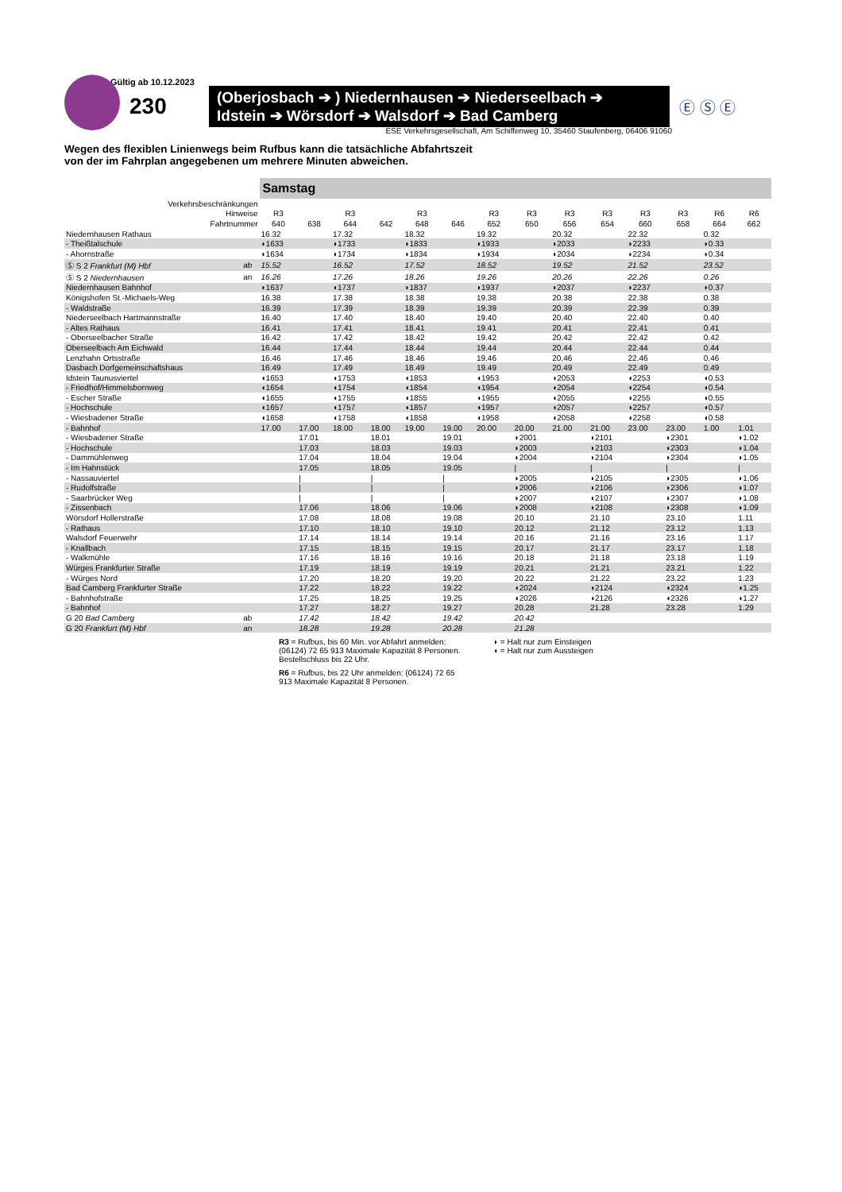Gültig ab 10.12.2023
230
(Oberjosbach ➔ ) Niedernhausen ➔ Niederseelbach ➔
Idstein ➔ Wörsdorf ➔ Walsdorf ➔ Bad Camberg
Ⓔ Ⓢ Ⓔ
ESE Verkehrsgesellschaft, Am Schiffenweg 10, 35460 Staufenberg, 06406 91060
Wegen des flexiblen Linienwegs beim Rufbus kann die tatsächliche Abfahrtszeit
von der im Fahrplan angegebenen um mehrere Minuten abweichen.
| | | Samstag | | | | | | | | | | | | | |
| --- | --- | --- | --- | --- | --- | --- | --- | --- | --- | --- | --- | --- | --- | --- | --- |
| Verkehrsbeschränkungen | | | | | | | | | | | | | | | |
| Hinweise | | R3 | | R3 | | R3 | | R3 | R3 | R3 | R3 | R3 | R3 | R6 | R6 |
| Fahrtnummer | | 640 | 638 | 644 | 642 | 648 | 646 | 652 | 650 | 656 | 654 | 660 | 658 | 664 | 662 |
| Niedernhausen Rathaus | | 16.32 | | 17.32 | | 18.32 | | 19.32 | | 20.32 | | 22.32 | | 0.32 | |
| - Theißtalschule | | ◗1633 | | ◗1733 | | ◗1833 | | ◗1933 | | ◗2033 | | ◗2233 | | ◗0.33 | |
| - Ahornstraße | | ◗1634 | | ◗1734 | | ◗1834 | | ◗1934 | | ◗2034 | | ◗2234 | | ◗0.34 | |
| Ⓢ S 2 Frankfurt (M) Hbf | ab | 15.52 | | 16.52 | | 17.52 | | 18.52 | | 19.52 | | 21.52 | | 23.52 | |
| Ⓢ S 2 Niedernhausen | an | 16.26 | | 17.26 | | 18.26 | | 19.26 | | 20.26 | | 22.26 | | 0.26 | |
| Niedernhausen Bahnhof | | ◗1637 | | ◗1737 | | ◗1837 | | ◗1937 | | ◗2037 | | ◗2237 | | ◗0.37 | |
| Königshofen St.-Michaels-Weg | | 16.38 | | 17.38 | | 18.38 | | 19.38 | | 20.38 | | 22.38 | | 0.38 | |
| - Waldstraße | | 16.39 | | 17.39 | | 18.39 | | 19.39 | | 20.39 | | 22.39 | | 0.39 | |
| Niederseelbach Hartmannstraße | | 16.40 | | 17.40 | | 18.40 | | 19.40 | | 20.40 | | 22.40 | | 0.40 | |
| - Altes Rathaus | | 16.41 | | 17.41 | | 18.41 | | 19.41 | | 20.41 | | 22.41 | | 0.41 | |
| - Oberseelbacher Straße | | 16.42 | | 17.42 | | 18.42 | | 19.42 | | 20.42 | | 22.42 | | 0.42 | |
| Oberseelbach Am Eichwald | | 16.44 | | 17.44 | | 18.44 | | 19.44 | | 20.44 | | 22.44 | | 0.44 | |
| Lenzhahn Ortsstraße | | 16.46 | | 17.46 | | 18.46 | | 19.46 | | 20.46 | | 22.46 | | 0.46 | |
| Dasbach Dorfgemeinschaftshaus | | 16.49 | | 17.49 | | 18.49 | | 19.49 | | 20.49 | | 22.49 | | 0.49 | |
| Idstein Taunusviertel | | ◖1653 | | ◖1753 | | ◖1853 | | ◖1953 | | ◖2053 | | ◖2253 | | ◖0.53 | |
| - Friedhof/Himmelsbornweg | | ◖1654 | | ◖1754 | | ◖1854 | | ◖1954 | | ◖2054 | | ◖2254 | | ◖0.54 | |
| - Escher Straße | | ◖1655 | | ◖1755 | | ◖1855 | | ◖1955 | | ◖2055 | | ◖2255 | | ◖0.55 | |
| - Hochschule | | ◖1657 | | ◖1757 | | ◖1857 | | ◖1957 | | ◖2057 | | ◖2257 | | ◖0.57 | |
| - Wiesbadener Straße | | ◖1658 | | ◖1758 | | ◖1858 | | ◖1958 | | ◖2058 | | ◖2258 | | ◖0.58 | |
| - Bahnhof | | 17.00 | 17.00 | 18.00 | 18.00 | 19.00 | 19.00 | 20.00 | 20.00 | 21.00 | 21.00 | 23.00 | 23.00 | 1.00 | 1.01 |
| - Wiesbadener Straße | | | 17.01 | | 18.01 | | 19.01 | | ◗2001 | | ◗2101 | | ◗2301 | | ◗1.02 |
| - Hochschule | | | 17.03 | | 18.03 | | 19.03 | | ◗2003 | | ◗2103 | | ◗2303 | | ◗1.04 |
| - Dammühlenweg | | | 17.04 | | 18.04 | | 19.04 | | ◗2004 | | ◗2104 | | ◗2304 | | ◗1.05 |
| - Im Hahnstück | | | 17.05 | | 18.05 | | 19.05 | | / | | / | | / | | / |
| - Nassauviertel | | | / | | / | | / | | ◗2005 | | ◗2105 | | ◗2305 | | ◗1.06 |
| - Rudolfstraße | | | / | | / | | / | | ◗2006 | | ◗2106 | | ◗2306 | | ◗1.07 |
| - Saarbrücker Weg | | | / | | / | | / | | ◗2007 | | ◗2107 | | ◗2307 | | ◗1.08 |
| - Zissenbach | | | 17.06 | | 18.06 | | 19.06 | | ◗2008 | | ◗2108 | | ◗2308 | | ◗1.09 |
| Wörsdorf Hollerstraße | | | 17.08 | | 18.08 | | 19.08 | | 20.10 | | 21.10 | | 23.10 | | 1.11 |
| - Rathaus | | | 17.10 | | 18.10 | | 19.10 | | 20.12 | | 21.12 | | 23.12 | | 1.13 |
| Walsdorf Feuerwehr | | | 17.14 | | 18.14 | | 19.14 | | 20.16 | | 21.16 | | 23.16 | | 1.17 |
| - Knallbach | | | 17.15 | | 18.15 | | 19.15 | | 20.17 | | 21.17 | | 23.17 | | 1.18 |
| - Walkmühle | | | 17.16 | | 18.16 | | 19.16 | | 20.18 | | 21.18 | | 23.18 | | 1.19 |
| Würges Frankfurter Straße | | | 17.19 | | 18.19 | | 19.19 | | 20.21 | | 21.21 | | 23.21 | | 1.22 |
| - Würges Nord | | | 17.20 | | 18.20 | | 19.20 | | 20.22 | | 21.22 | | 23.22 | | 1.23 |
| Bad Camberg Frankfurter Straße | | | 17.22 | | 18.22 | | 19.22 | | ◖2024 | | ◖2124 | | ◖2324 | | ◖1.25 |
| - Bahnhofstraße | | | 17.25 | | 18.25 | | 19.25 | | ◖2026 | | ◖2126 | | ◖2326 | | ◖1.27 |
| - Bahnhof | | | 17.27 | | 18.27 | | 19.27 | | 20.28 | | 21.28 | | 23.28 | | 1.29 |
| G 20 Bad Camberg | ab | | 17.42 | | 18.42 | | 19.42 | | 20.42 | | | | | | |
| G 20 Frankfurt (M) Hbf | an | | 18.28 | | 19.28 | | 20.28 | | 21.28 | | | | | | |
R3 = Rufbus, bis 60 Min. vor Abfahrt anmelden: (06124) 72 65 913 Maximale Kapazität 8 Personen. Bestellschluss bis 22 Uhr.
R6 = Rufbus, bis 22 Uhr anmelden: (06124) 72 65 913 Maximale Kapazität 8 Personen.
◗ = Halt nur zum Einsteigen
◖ = Halt nur zum Aussteigen